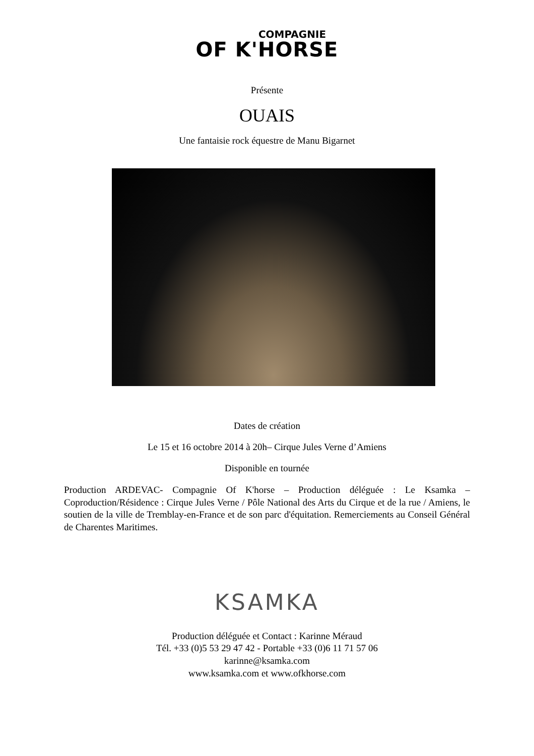COMPAGNIE
OF K'HORSE
Présente
OUAIS
Une fantaisie rock équestre de Manu Bigarnet
Dates de création
Le 15 et 16 octobre 2014 à 20h– Cirque Jules Verne d’Amiens
Disponible en tournée
Production ARDEVAC- Compagnie Of K'horse – Production déléguée : Le Ksamka – Coproduction/Résidence : Cirque Jules Verne / Pôle National des Arts du Cirque et de la rue / Amiens, le soutien de la ville de Tremblay-en-France et de son parc d'équitation. Remerciements au Conseil Général de Charentes Maritimes.
KSAMKA
Production déléguée et Contact : Karinne Méraud
Tél. +33 (0)5 53 29 47 42 - Portable +33 (0)6 11 71 57 06
karinne@ksamka.com
www.ksamka.com et www.ofkhorse.com